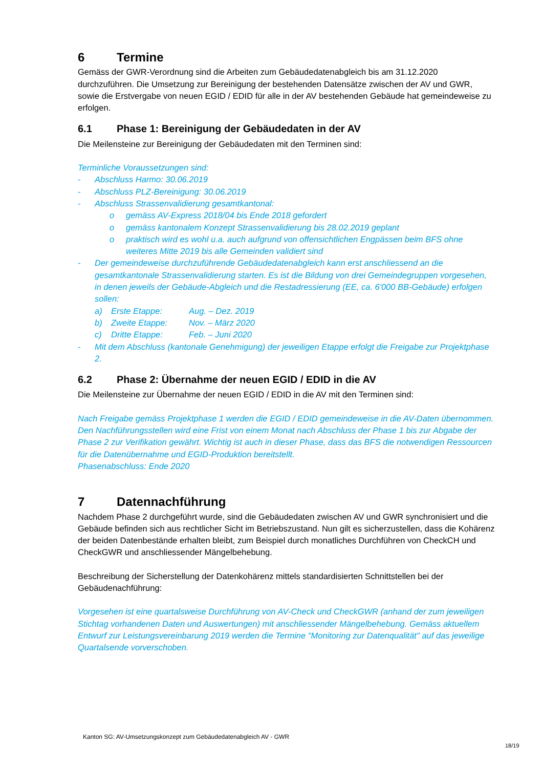6 Termine
Gemäss der GWR-Verordnung sind die Arbeiten zum Gebäudedatenabgleich bis am 31.12.2020 durchzuführen. Die Umsetzung zur Bereinigung der bestehenden Datensätze zwischen der AV und GWR, sowie die Erstvergabe von neuen EGID / EDID für alle in der AV bestehenden Gebäude hat gemeindeweise zu erfolgen.
6.1 Phase 1: Bereinigung der Gebäudedaten in der AV
Die Meilensteine zur Bereinigung der Gebäudedaten mit den Terminen sind:
Terminliche Voraussetzungen sind:
- Abschluss Harmo: 30.06.2019
- Abschluss PLZ-Bereinigung: 30.06.2019
- Abschluss Strassenvalidierung gesamtkantonal:
o gemäss AV-Express 2018/04 bis Ende 2018 gefordert
o gemäss kantonalem Konzept Strassenvalidierung bis 28.02.2019 geplant
o praktisch wird es wohl u.a. auch aufgrund von offensichtlichen Engpässen beim BFS ohne weiteres Mitte 2019 bis alle Gemeinden validiert sind
- Der gemeindeweise durchzuführende Gebäudedatenabgleich kann erst anschliessend an die gesamtkantonale Strassenvalidierung starten. Es ist die Bildung von drei Gemeindegruppen vorgesehen, in denen jeweils der Gebäude-Abgleich und die Restadressierung (EE, ca. 6'000 BB-Gebäude) erfolgen sollen:
a) Erste Etappe: Aug. – Dez. 2019
b) Zweite Etappe: Nov. – März 2020
c) Dritte Etappe: Feb. – Juni 2020
- Mit dem Abschluss (kantonale Genehmigung) der jeweiligen Etappe erfolgt die Freigabe zur Projektphase 2.
6.2 Phase 2: Übernahme der neuen EGID / EDID in die AV
Die Meilensteine zur Übernahme der neuen EGID / EDID in die AV mit den Terminen sind:
Nach Freigabe gemäss Projektphase 1 werden die EGID / EDID gemeindeweise in die AV-Daten übernommen. Den Nachführungsstellen wird eine Frist von einem Monat nach Abschluss der Phase 1 bis zur Abgabe der Phase 2 zur Verifikation gewährt. Wichtig ist auch in dieser Phase, dass das BFS die notwendigen Ressourcen für die Datenübernahme und EGID-Produktion bereitstellt.
Phasenabschluss: Ende 2020
7 Datennachführung
Nachdem Phase 2 durchgeführt wurde, sind die Gebäudedaten zwischen AV und GWR synchronisiert und die Gebäude befinden sich aus rechtlicher Sicht im Betriebszustand. Nun gilt es sicherzustellen, dass die Kohärenz der beiden Datenbestände erhalten bleibt, zum Beispiel durch monatliches Durchführen von CheckCH und CheckGWR und anschliessender Mängelbehebung.
Beschreibung der Sicherstellung der Datenkohärenz mittels standardisierten Schnittstellen bei der Gebäudenachführung:
Vorgesehen ist eine quartalsweise Durchführung von AV-Check und CheckGWR (anhand der zum jeweiligen Stichtag vorhandenen Daten und Auswertungen) mit anschliessender Mängelbehebung. Gemäss aktuellem Entwurf zur Leistungsvereinbarung 2019 werden die Termine "Monitoring zur Datenqualität" auf das jeweilige Quartalsende vorverschoben.
Kanton SG: AV-Umsetzungskonzept zum Gebäudedatenabgleich AV - GWR
18/19